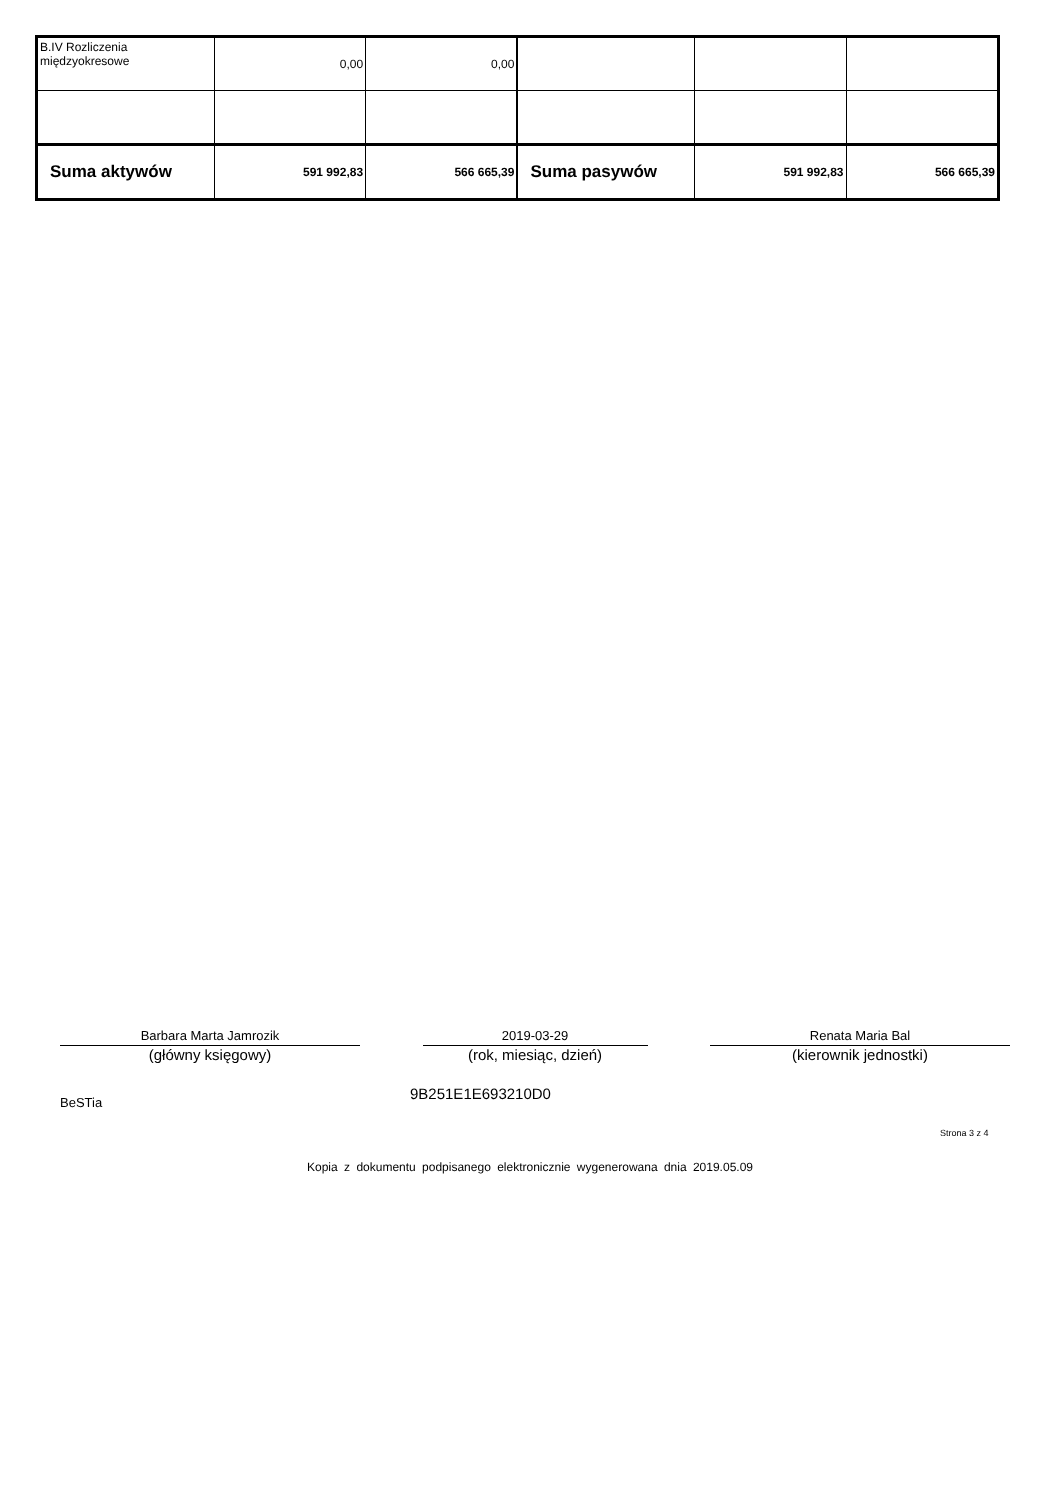| B.IV Rozliczenia międzyokresowe | 0,00 | 0,00 | | | |
| Suma aktywów | 591 992,83 | 566 665,39 | Suma pasywów | 591 992,83 | 566 665,39 |
Barbara Marta Jamrozik
(główny księgowy)
2019-03-29
(rok, miesiąc, dzień)
Renata Maria Bal
(kierownik jednostki)
BeSTia 9B251E1E693210D0
Strona 3 z 4
Kopia z dokumentu podpisanego elektronicznie wygenerowana dnia 2019.05.09